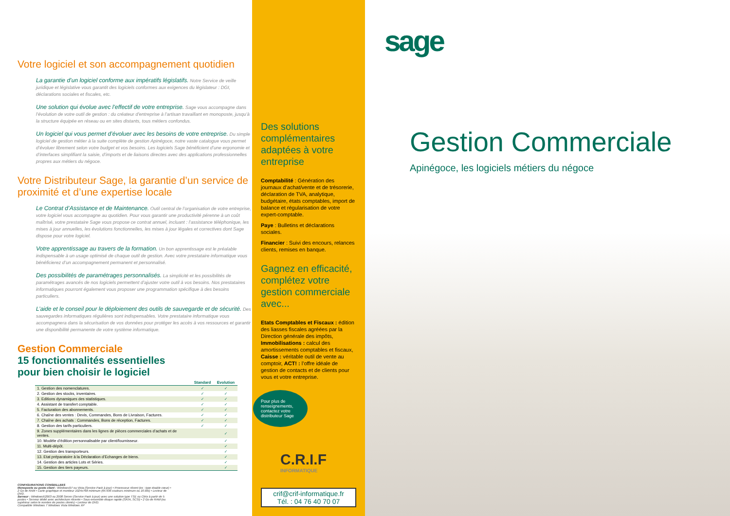Votre logiciel et son accompagnement quotidien
La garantie d’un logiciel conforme aux impératifs législatifs. Notre Service de veille juridique et législative vous garantit des logiciels conformes aux exigences du législateur : DGI, déclarations sociales et fiscales, etc.
Une solution qui évolue avec l’effectif de votre entreprise. Sage vous accompagne dans l’évolution de votre outil de gestion : du créateur d’entreprise à l’artisan travaillant en monoposte, jusqu’à la structure équipée en réseau ou en sites distants, tous métiers confondus.
Un logiciel qui vous permet d’évoluer avec les besoins de votre entreprise. Du simple logiciel de gestion métier à la suite complète de gestion Apinégoce, notre vaste catalogue vous permet d’évoluer librement selon votre budget et vos besoins. Les logiciels Sage bénéficient d’une ergonomie et d’interfaces simplifiant la saisie, d’imports et de liaisons directes avec des applications professionnelles propres aux métiers du négoce.
Votre Distributeur Sage, la garantie d’un service de proximité et d’une expertise locale
Le Contrat d’Assistance et de Maintenance. Outil central de l’organisation de votre entreprise, votre logiciel vous accompagne au quotidien. Pour vous garantir une productivité pérenne à un coût maîtrisé, votre prestataire Sage vous propose ce contrat annuel, incluant : l’assistance téléphonique, les mises à jour annuelles, les évolutions fonctionnelles, les mises à jour légales et correctives dont Sage dispose pour votre logiciel.
Votre apprentissage au travers de la formation. Un bon apprentissage est le préalable indispensable à un usage optimisé de chaque outil de gestion. Avec votre prestataire informatique vous bénéficierez d’un accompagnement permanent et personnalisé.
Des possibilités de paramétrages personnalisés. La simplicité et les possibilités de paramétrages avancés de nos logiciels permettent d’ajuster votre outil à vos besoins. Nos prestataires informatiques pourront également vous proposer une programmation spécifique à des besoins particuliers.
L’aide et le conseil pour le déploiement des outils de sauvegarde et de sécurité. Des sauvegardes informatiques régulières sont indispensables. Votre prestataire informatique vous accompagnera dans la sécurisation de vos données pour protéger les accès à vos ressources et garantir une disponibilité permanente de votre système informatique.
Gestion Commerciale
15 fonctionnalités essentielles
pour bien choisir le logiciel
| | Standard | Evolution |
| --- | --- | --- |
| 1. Gestion des nomenclatures. | ✓ | ✓ |
| 2. Gestion des stocks, inventaires. | ✓ | ✓ |
| 3. Editions dynamiques des statistiques. | ✓ | ✓ |
| 4. Assistant de transfert comptable. | ✓ | ✓ |
| 5. Facturation des abonnements. | ✓ | ✓ |
| 6. Chaîne des ventes : Devis, Commandes, Bons de Livraison, Factures. | ✓ | ✓ |
| 7. Chaîne des achats : Commandes, Bons de réception, Factures. | ✓ | ✓ |
| 8. Gestion des tarifs particuliers. | ✓ | ✓ |
| 9. Zones supplémentaires dans les lignes de pièces commerciales d’achats et de ventes. | | ✓ |
| 10. Modèle d’édition personnalisable par client/fournisseur. | | ✓ |
| 11. Multi-dépôt. | | ✓ |
| 12. Gestion des transporteurs. | | ✓ |
| 13. Etat préparatoire à la Déclaration d’Echanges de biens. | | ✓ |
| 14. Gestion des articles Lots et Séries. | | ✓ |
| 15. Gestion des tiers payeurs. | | ✓ |
CONFIGURATIONS CONSEILLEES
Monoposte ou poste client : Windows®7 ou Vista (Service Pack à jour) • Processeur récent (ex : type double cœur) • 2 Go de RAM • Carte graphique et moniteur 1024x768 minimum (65 636 couleurs minimum ou 16 bits) • Lecteur de DVD.
Serveur : Windows®2003 ou 2008 Server (Service Pack à jour) avec une solution type TSE ou Citrix à partir de 5 postes • Serveur dédié avec architecture récente • Sous-ensemble disque rapide (SATA, SCSI) • 2 Go de RAM (ou supérieur selon le nombre de postes clients) • Lecteur de DVD.
Compatible Windows 7 Windows Vista Windows XP
Des solutions complémentaires adaptées à votre entreprise
Comptabilité : Génération des journaux d’achat/vente et de trésorerie, déclaration de TVA, analytique, budgétaire, états comptables, import de balance et régularisation de votre expert-comptable.
Paye : Bulletins et déclarations sociales.
Financier : Suivi des encours, relances clients, remises en banque.
Gagnez en efficacité, complétez votre gestion commerciale avec...
Etats Comptables et Fiscaux : édition des liasses fiscales agréées par la Direction générale des impôts, Immobilisations : calcul des amortissements comptables et fiscaux, Caisse : véritable outil de vente au comptoir, ACT! : l’offre idéale de gestion de contacts et de clients pour vous et votre entreprise.
Pour plus de renseignements, contactez votre distributeur Sage
C.R.I.F
INFORMATIQUE
crif@crif-informatique.fr
Tél. : 04 76 40 70 07
sage
Gestion Commerciale
Apinégoce, les logiciels métiers du négoce